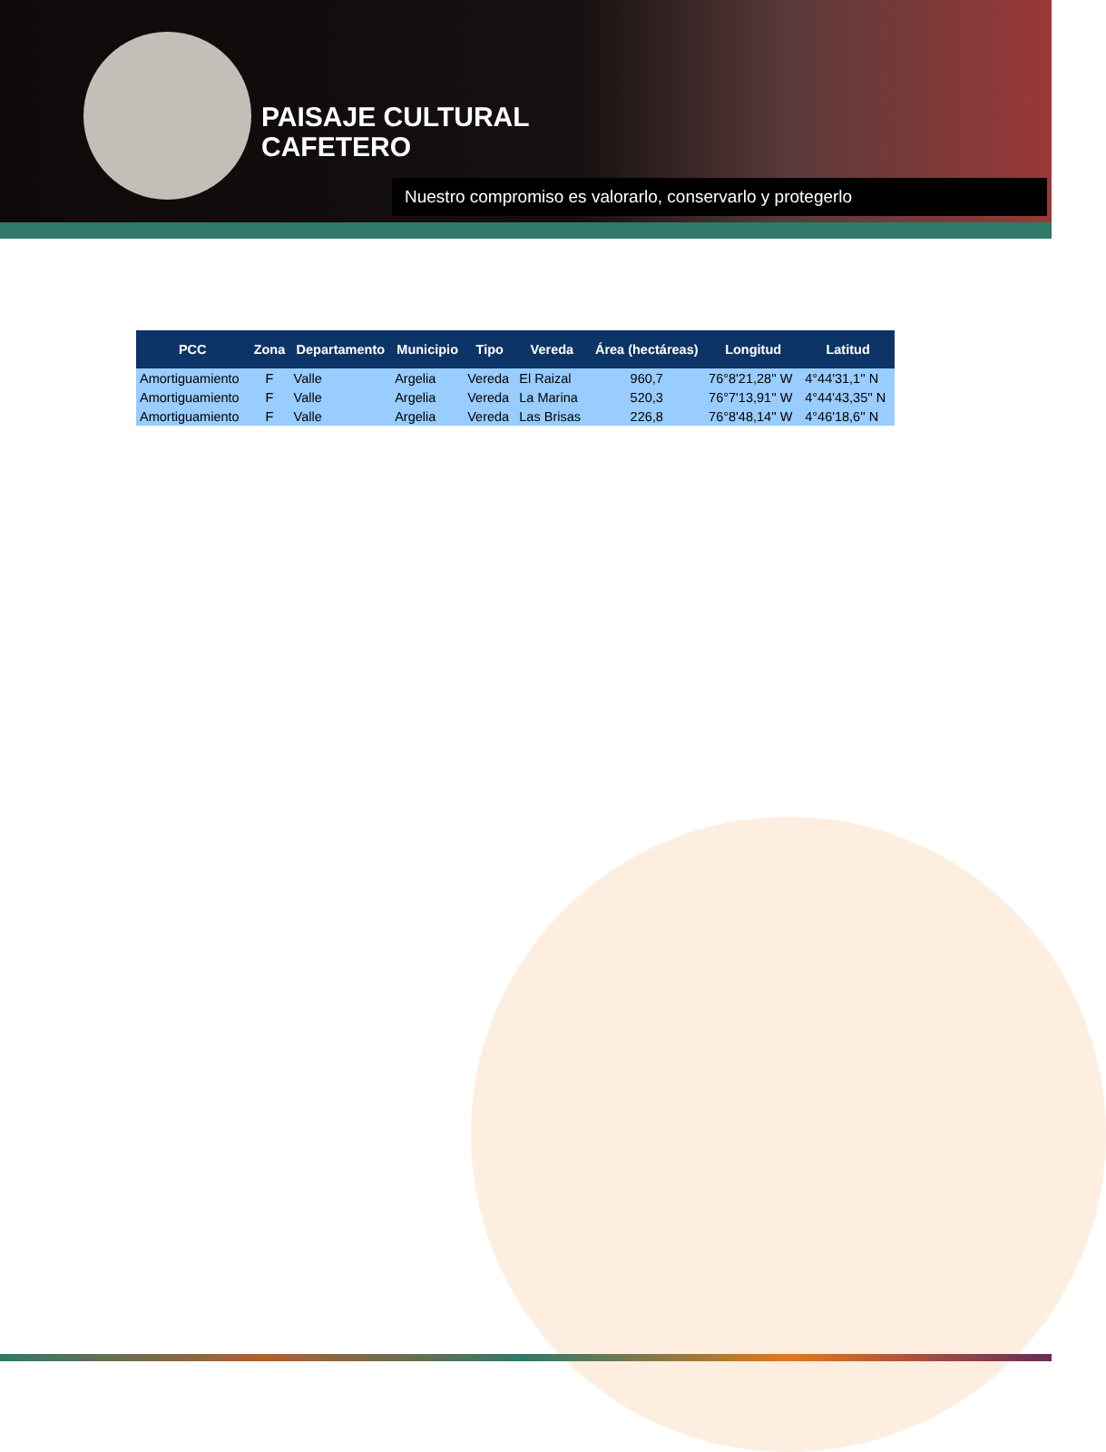PAISAJE CULTURAL
CAFETERO
Nuestro compromiso es valorarlo, conservarlo y protegerlo
| PCC | Zona | Departamento | Municipio | Tipo | Vereda | Área (hectáreas) | Longitud | Latitud |
| --- | --- | --- | --- | --- | --- | --- | --- | --- |
| Amortiguamiento | F | Valle | Argelia | Vereda | El Raizal | 960,7 | 76°8'21,28'' W | 4°44'31,1'' N |
| Amortiguamiento | F | Valle | Argelia | Vereda | La Marina | 520,3 | 76°7'13,91'' W | 4°44'43,35'' N |
| Amortiguamiento | F | Valle | Argelia | Vereda | Las Brisas | 226,8 | 76°8'48,14'' W | 4°46'18,6'' N |